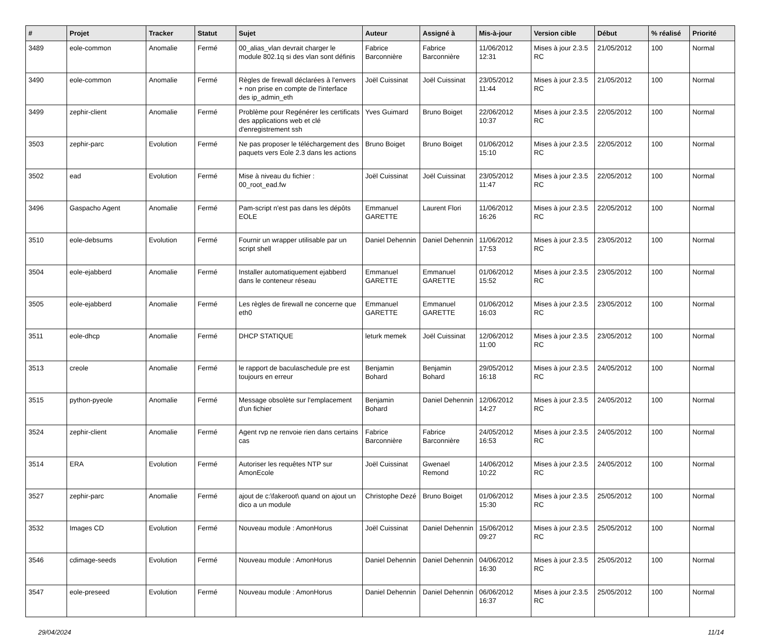| # | Projet | Tracker | Statut | Sujet | Auteur | Assigné à | Mis-à-jour | Version cible | Début | % réalisé | Priorité |
| --- | --- | --- | --- | --- | --- | --- | --- | --- | --- | --- | --- |
| 3489 | eole-common | Anomalie | Fermé | 00_alias_vlan devrait charger le module 802.1q si des vlan sont définis | Fabrice Barconnière | Fabrice Barconnière | 11/06/2012 12:31 | Mises à jour 2.3.5 RC | 21/05/2012 | 100 | Normal |
| 3490 | eole-common | Anomalie | Fermé | Règles de firewall déclarées à l'envers + non prise en compte de l'interface des ip_admin_eth | Joël Cuissinat | Joël Cuissinat | 23/05/2012 11:44 | Mises à jour 2.3.5 RC | 21/05/2012 | 100 | Normal |
| 3499 | zephir-client | Anomalie | Fermé | Problème pour Regénérer les certificats des applications web et clé d'enregistrement ssh | Yves Guimard | Bruno Boiget | 22/06/2012 10:37 | Mises à jour 2.3.5 RC | 22/05/2012 | 100 | Normal |
| 3503 | zephir-parc | Evolution | Fermé | Ne pas proposer le téléchargement des paquets vers Eole 2.3 dans les actions | Bruno Boiget | Bruno Boiget | 01/06/2012 15:10 | Mises à jour 2.3.5 RC | 22/05/2012 | 100 | Normal |
| 3502 | ead | Evolution | Fermé | Mise à niveau du fichier : 00_root_ead.fw | Joël Cuissinat | Joël Cuissinat | 23/05/2012 11:47 | Mises à jour 2.3.5 RC | 22/05/2012 | 100 | Normal |
| 3496 | Gaspacho Agent | Anomalie | Fermé | Pam-script n'est pas dans les dépôts EOLE | Emmanuel GARETTE | Laurent Flori | 11/06/2012 16:26 | Mises à jour 2.3.5 RC | 22/05/2012 | 100 | Normal |
| 3510 | eole-debsums | Evolution | Fermé | Fournir un wrapper utilisable par un script shell | Daniel Dehennin | Daniel Dehennin | 11/06/2012 17:53 | Mises à jour 2.3.5 RC | 23/05/2012 | 100 | Normal |
| 3504 | eole-ejabberd | Anomalie | Fermé | Installer automatiquement ejabberd dans le conteneur réseau | Emmanuel GARETTE | Emmanuel GARETTE | 01/06/2012 15:52 | Mises à jour 2.3.5 RC | 23/05/2012 | 100 | Normal |
| 3505 | eole-ejabberd | Anomalie | Fermé | Les règles de firewall ne concerne que eth0 | Emmanuel GARETTE | Emmanuel GARETTE | 01/06/2012 16:03 | Mises à jour 2.3.5 RC | 23/05/2012 | 100 | Normal |
| 3511 | eole-dhcp | Anomalie | Fermé | DHCP STATIQUE | leturk memek | Joël Cuissinat | 12/06/2012 11:00 | Mises à jour 2.3.5 RC | 23/05/2012 | 100 | Normal |
| 3513 | creole | Anomalie | Fermé | le rapport de baculaschedule pre est toujours en erreur | Benjamin Bohard | Benjamin Bohard | 29/05/2012 16:18 | Mises à jour 2.3.5 RC | 24/05/2012 | 100 | Normal |
| 3515 | python-pyeole | Anomalie | Fermé | Message obsolète sur l'emplacement d'un fichier | Benjamin Bohard | Daniel Dehennin | 12/06/2012 14:27 | Mises à jour 2.3.5 RC | 24/05/2012 | 100 | Normal |
| 3524 | zephir-client | Anomalie | Fermé | Agent rvp ne renvoie rien dans certains cas | Fabrice Barconnière | Fabrice Barconnière | 24/05/2012 16:53 | Mises à jour 2.3.5 RC | 24/05/2012 | 100 | Normal |
| 3514 | ERA | Evolution | Fermé | Autoriser les requêtes NTP sur AmonEcole | Joël Cuissinat | Gwenael Remond | 14/06/2012 10:22 | Mises à jour 2.3.5 RC | 24/05/2012 | 100 | Normal |
| 3527 | zephir-parc | Anomalie | Fermé | ajout de c:\fakeroot\ quand on ajout un dico a un module | Christophe Dezé | Bruno Boiget | 01/06/2012 15:30 | Mises à jour 2.3.5 RC | 25/05/2012 | 100 | Normal |
| 3532 | Images CD | Evolution | Fermé | Nouveau module : AmonHorus | Joël Cuissinat | Daniel Dehennin | 15/06/2012 09:27 | Mises à jour 2.3.5 RC | 25/05/2012 | 100 | Normal |
| 3546 | cdimage-seeds | Evolution | Fermé | Nouveau module : AmonHorus | Daniel Dehennin | Daniel Dehennin | 04/06/2012 16:30 | Mises à jour 2.3.5 RC | 25/05/2012 | 100 | Normal |
| 3547 | eole-preseed | Evolution | Fermé | Nouveau module : AmonHorus | Daniel Dehennin | Daniel Dehennin | 06/06/2012 16:37 | Mises à jour 2.3.5 RC | 25/05/2012 | 100 | Normal |
29/04/2024 11/14